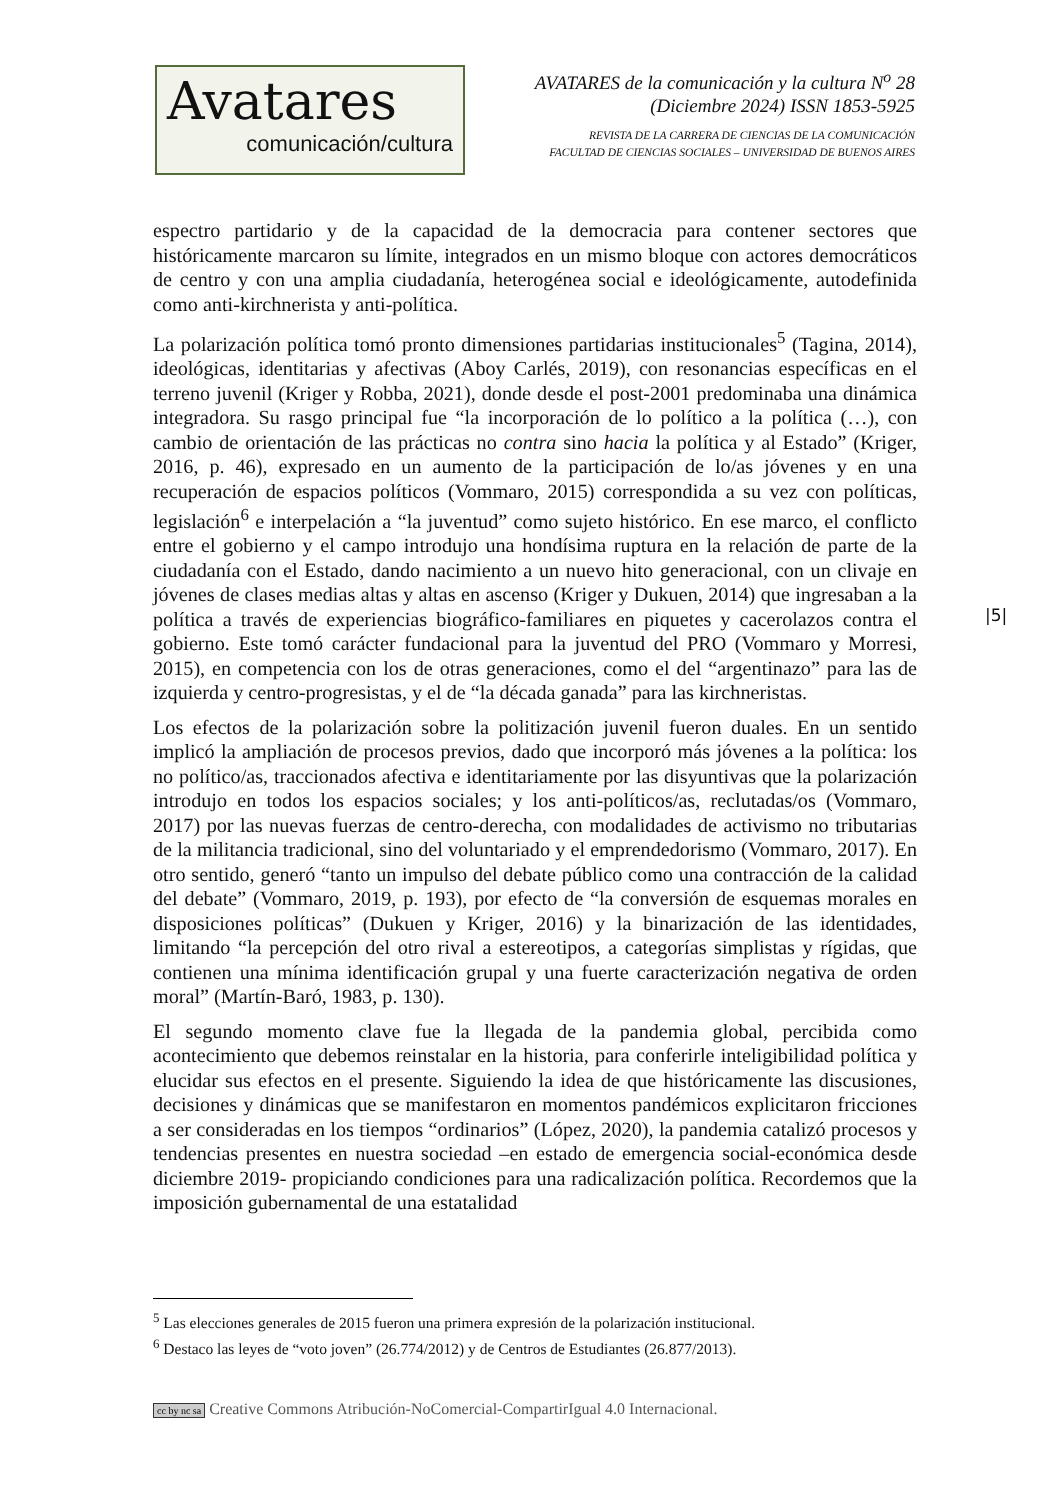Avatares
comunicación/cultura
AVATARES de la comunicación y la cultura N<sup>o</sup> 28
(Diciembre 2024) ISSN 1853-5925
REVISTA DE LA CARRERA DE CIENCIAS DE LA COMUNICACIÓN
FACULTAD DE CIENCIAS SOCIALES – UNIVERSIDAD DE BUENOS AIRES
espectro partidario y de la capacidad de la democracia para contener sectores que históricamente marcaron su límite, integrados en un mismo bloque con actores democráticos de centro y con una amplia ciudadanía, heterogénea social e ideológicamente, autodefinida como anti-kirchnerista y anti-política.
La polarización política tomó pronto dimensiones partidarias institucionales<sup>5</sup> (Tagina, 2014), ideológicas, identitarias y afectivas (Aboy Carlés, 2019), con resonancias específicas en el terreno juvenil (Kriger y Robba, 2021), donde desde el post-2001 predominaba una dinámica integradora. Su rasgo principal fue “la incorporación de lo político a la política (…), con cambio de orientación de las prácticas no contra sino hacia la política y al Estado” (Kriger, 2016, p. 46), expresado en un aumento de la participación de lo/as jóvenes y en una recuperación de espacios políticos (Vommaro, 2015) correspondida a su vez con políticas, legislación<sup>6</sup> e interpelación a “la juventud” como sujeto histórico. En ese marco, el conflicto entre el gobierno y el campo introdujo una hondísima ruptura en la relación de parte de la ciudadanía con el Estado, dando nacimiento a un nuevo hito generacional, con un clivaje en jóvenes de clases medias altas y altas en ascenso (Kriger y Dukuen, 2014) que ingresaban a la política a través de experiencias biográfico-familiares en piquetes y cacerolazos contra el gobierno. Este tomó carácter fundacional para la juventud del PRO (Vommaro y Morresi, 2015), en competencia con los de otras generaciones, como el del “argentinazo” para las de izquierda y centro-progresistas, y el de “la década ganada” para las kirchneristas.
Los efectos de la polarización sobre la politización juvenil fueron duales. En un sentido implicó la ampliación de procesos previos, dado que incorporó más jóvenes a la política: los no político/as, traccionados afectiva e identitariamente por las disyuntivas que la polarización introdujo en todos los espacios sociales; y los anti-políticos/as, reclutadas/os (Vommaro, 2017) por las nuevas fuerzas de centro-derecha, con modalidades de activismo no tributarias de la militancia tradicional, sino del voluntariado y el emprendedorismo (Vommaro, 2017). En otro sentido, generó “tanto un impulso del debate público como una contracción de la calidad del debate” (Vommaro, 2019, p. 193), por efecto de “la conversión de esquemas morales en disposiciones políticas” (Dukuen y Kriger, 2016) y la binarización de las identidades, limitando “la percepción del otro rival a estereotipos, a categorías simplistas y rígidas, que contienen una mínima identificación grupal y una fuerte caracterización negativa de orden moral” (Martín-Baró, 1983, p. 130).
El segundo momento clave fue la llegada de la pandemia global, percibida como acontecimiento que debemos reinstalar en la historia, para conferirle inteligibilidad política y elucidar sus efectos en el presente. Siguiendo la idea de que históricamente las discusiones, decisiones y dinámicas que se manifestaron en momentos pandémicos explicitaron fricciones a ser consideradas en los tiempos “ordinarios” (López, 2020), la pandemia catalizó procesos y tendencias presentes en nuestra sociedad –en estado de emergencia social-económica desde diciembre 2019- propiciando condiciones para una radicalización política. Recordemos que la imposición gubernamental de una estatalidad
|5|
<sup>5</sup> Las elecciones generales de 2015 fueron una primera expresión de la polarización institucional.
<sup>6</sup> Destaco las leyes de “voto joven” (26.774/2012) y de Centros de Estudiantes (26.877/2013).
cc by nc sa Creative Commons Atribución-NoComercial-CompartirIgual 4.0 Internacional.